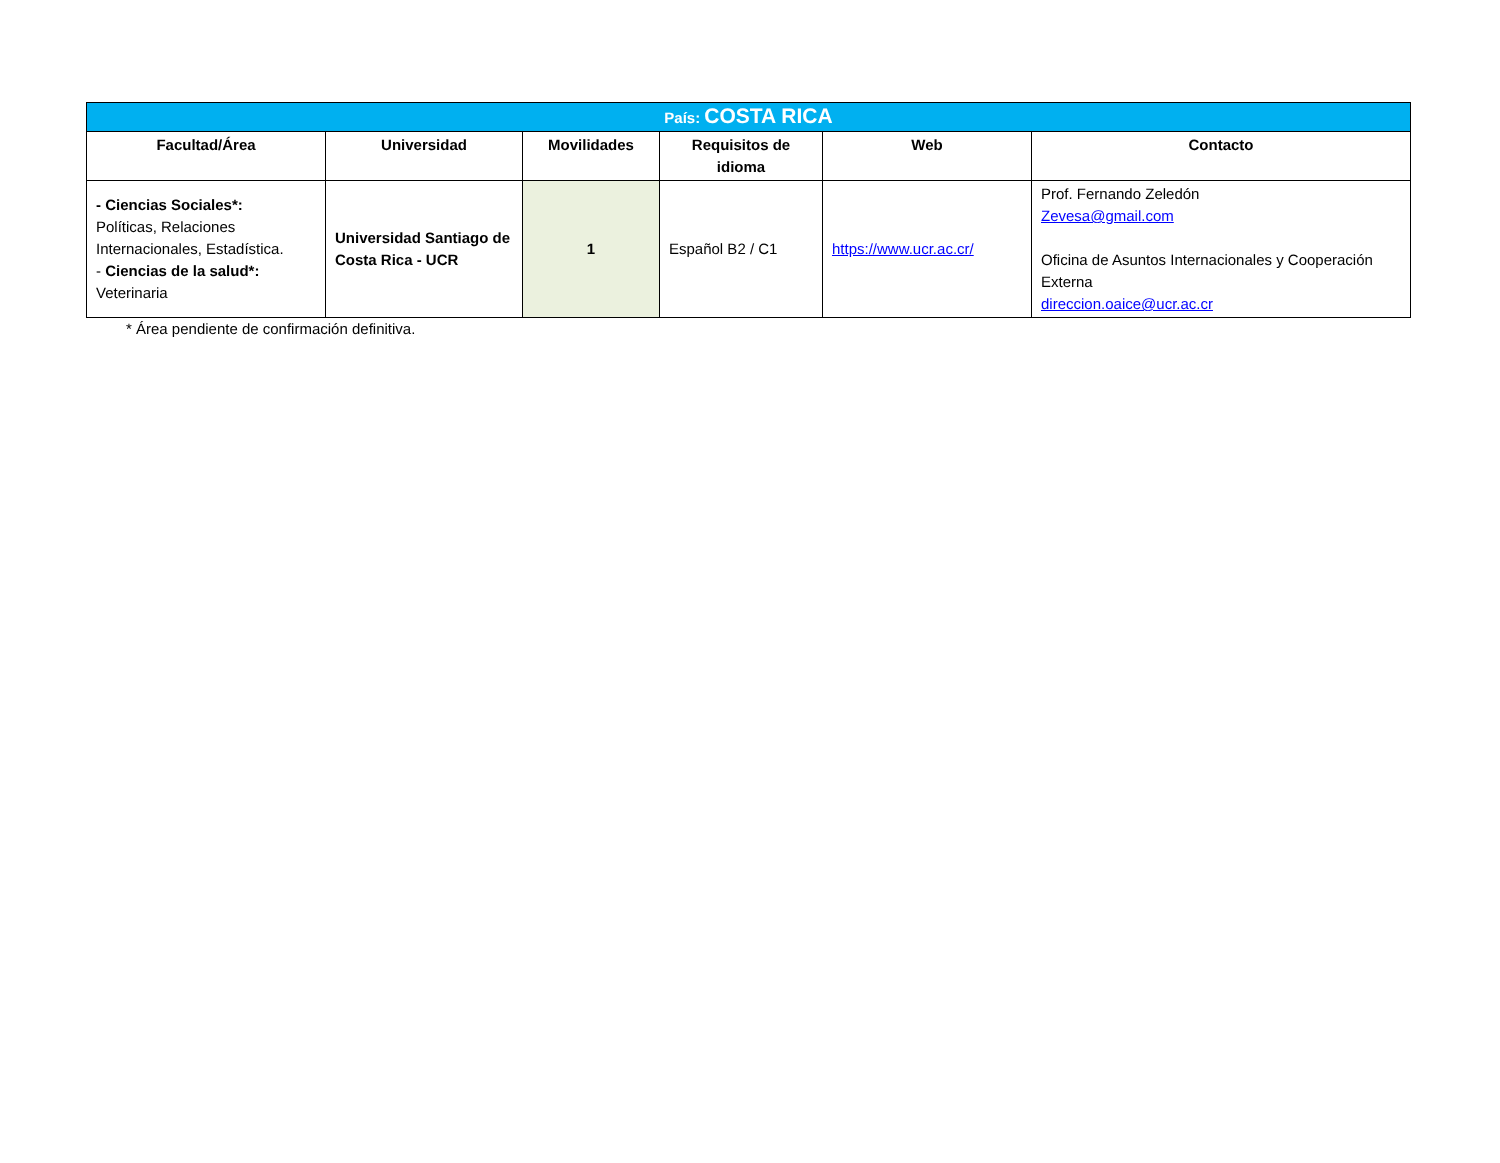| País: COSTA RICA | | | | | |
| Facultad/Área | Universidad | Movilidades | Requisitos de idioma | Web | Contacto |
| - Ciencias Sociales*: Políticas, Relaciones Internacionales, Estadística. - Ciencias de la salud*: Veterinaria | Universidad Santiago de Costa Rica - UCR | 1 | Español B2 / C1 | https://www.ucr.ac.cr/ | Prof. Fernando Zeledón Zevesa@gmail.com Oficina de Asuntos Internacionales y Cooperación Externa direccion.oaice@ucr.ac.cr |
* Área pendiente de confirmación definitiva.